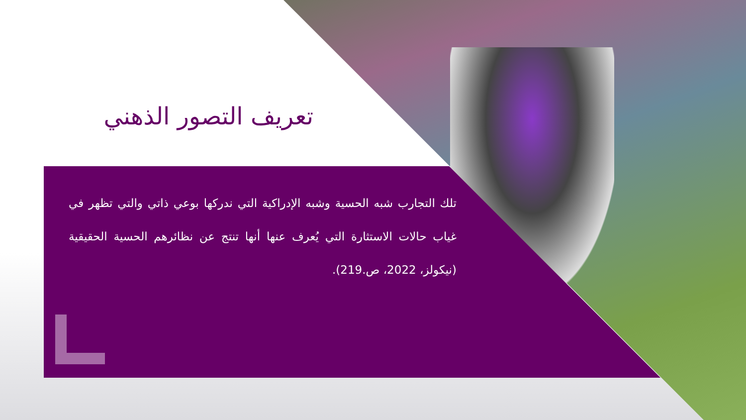تعريف التصور الذهني
تلك التجارب شبه الحسية وشبه الإدراكية التي ندركها بوعي ذاتي والتي تظهر في غياب حالات الاستثارة التي يُعرف عنها أنها تنتج عن نظائرهم الحسية الحقيقية (نيكولز، 2022، ص.219).